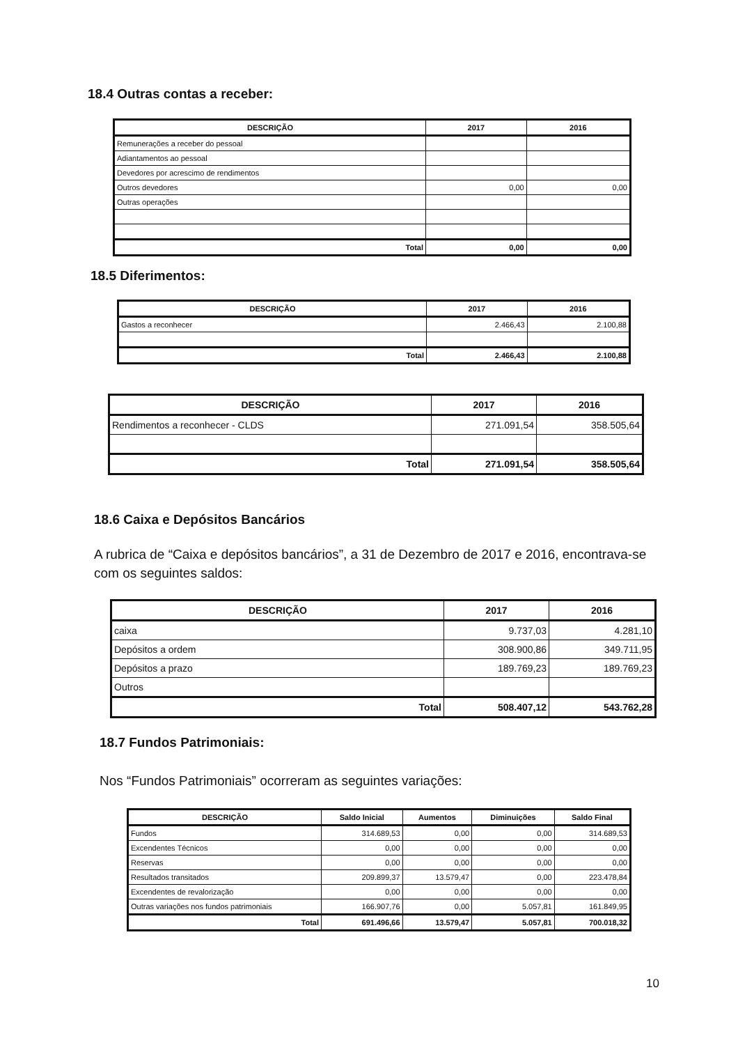18.4 Outras contas a receber:
| DESCRIÇÃO | 2017 | 2016 |
| --- | --- | --- |
| Remunerações a receber do pessoal | | |
| Adiantamentos ao pessoal | | |
| Devedores por acrescimo de rendimentos | | |
| Outros devedores | 0,00 | 0,00 |
| Outras operações | | |
| Total | 0,00 | 0,00 |
18.5 Diferimentos:
| DESCRIÇÃO | 2017 | 2016 |
| --- | --- | --- |
| Gastos a reconhecer | 2.466,43 | 2.100,88 |
| Total | 2.466,43 | 2.100,88 |
| DESCRIÇÃO | 2017 | 2016 |
| --- | --- | --- |
| Rendimentos a reconhecer - CLDS | 271.091,54 | 358.505,64 |
| Total | 271.091,54 | 358.505,64 |
18.6 Caixa e Depósitos Bancários
A rubrica de “Caixa e depósitos bancários”, a 31 de Dezembro de 2017 e 2016, encontrava-se com os seguintes saldos:
| DESCRIÇÃO | 2017 | 2016 |
| --- | --- | --- |
| caixa | 9.737,03 | 4.281,10 |
| Depósitos a ordem | 308.900,86 | 349.711,95 |
| Depósitos a prazo | 189.769,23 | 189.769,23 |
| Outros | | |
| Total | 508.407,12 | 543.762,28 |
18.7 Fundos Patrimoniais:
Nos “Fundos Patrimoniais” ocorreram as seguintes variações:
| DESCRIÇÃO | Saldo Inicial | Aumentos | Diminuições | Saldo Final |
| --- | --- | --- | --- | --- |
| Fundos | 314.689,53 | 0,00 | 0,00 | 314.689,53 |
| Excendentes Técnicos | 0,00 | 0,00 | 0,00 | 0,00 |
| Reservas | 0,00 | 0,00 | 0,00 | 0,00 |
| Resultados transitados | 209.899,37 | 13.579,47 | 0,00 | 223.478,84 |
| Excendentes de revalorização | 0,00 | 0,00 | 0,00 | 0,00 |
| Outras variações nos fundos patrimoniais | 166.907,76 | 0,00 | 5.057,81 | 161.849,95 |
| Total | 691.496,66 | 13.579,47 | 5.057,81 | 700.018,32 |
10